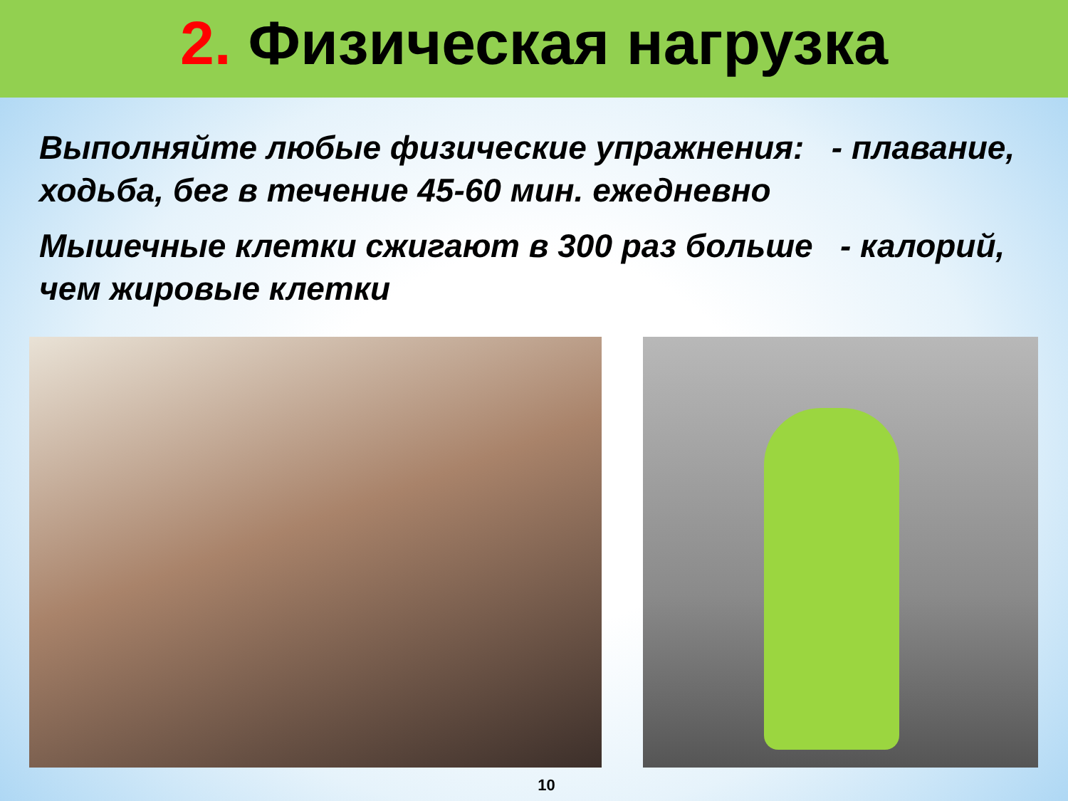2. Физическая нагрузка
Выполняйте любые физические упражнения: - плавание, ходьба, бег в течение 45-60 мин. ежедневно
Мышечные клетки сжигают в 300 раз больше - калорий, чем жировые клетки
10